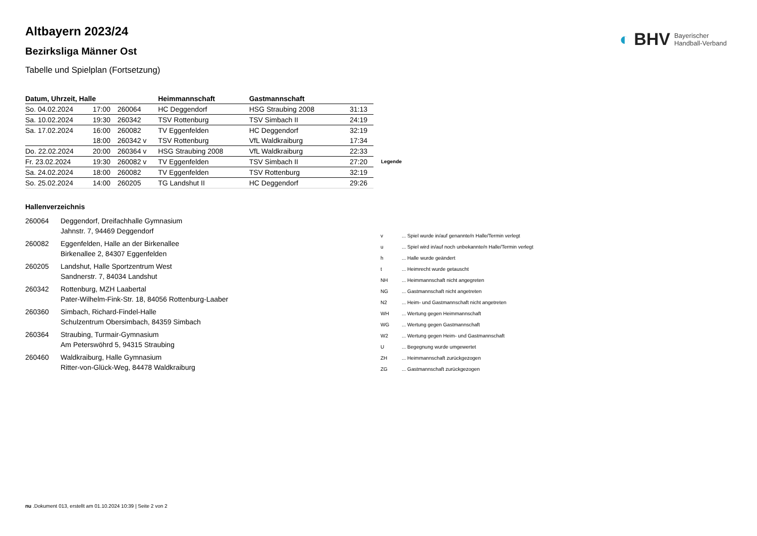◐ BHV Bayerischer
Handball-Verband
Altbayern 2023/24
Bezirksliga Männer Ost
Tabelle und Spielplan (Fortsetzung)
| Datum, Uhrzeit, Halle | | | Heimmannschaft | Gastmannschaft | |
| --- | --- | --- | --- | --- | --- |
| So. 04.02.2024 | 17:00 | 260064 | HC Deggendorf | HSG Straubing 2008 | 31:13 |
| Sa. 10.02.2024 | 19:30 | 260342 | TSV Rottenburg | TSV Simbach II | 24:19 |
| Sa. 17.02.2024 | 16:00 | 260082 | TV Eggenfelden | HC Deggendorf | 32:19 |
| | 18:00 | 260342 v | TSV Rottenburg | VfL Waldkraiburg | 17:34 |
| Do. 22.02.2024 | 20:00 | 260364 v | HSG Straubing 2008 | VfL Waldkraiburg | 22:33 |
| Fr. 23.02.2024 | 19:30 | 260082 v | TV Eggenfelden | TSV Simbach II | 27:20 |
| Sa. 24.02.2024 | 18:00 | 260082 | TV Eggenfelden | TSV Rottenburg | 32:19 |
| So. 25.02.2024 | 14:00 | 260205 | TG Landshut II | HC Deggendorf | 29:26 |
Hallenverzeichnis
| 260064 | Deggendorf, Dreifachhalle Gymnasium Jahnstr. 7, 94469 Deggendorf |
| 260082 | Eggenfelden, Halle an der Birkenallee Birkenallee 2, 84307 Eggenfelden |
| 260205 | Landshut, Halle Sportzentrum West Sandnerstr. 7, 84034 Landshut |
| 260342 | Rottenburg, MZH Laabertal Pater-Wilhelm-Fink-Str. 18, 84056 Rottenburg-Laaber |
| 260360 | Simbach, Richard-Findel-Halle Schulzentrum Obersimbach, 84359 Simbach |
| 260364 | Straubing, Turmair-Gymnasium Am Peterswöhrd 5, 94315 Straubing |
| 260460 | Waldkraiburg, Halle Gymnasium Ritter-von-Glück-Weg, 84478 Waldkraiburg |
| Legende | |
| --- | --- |
| v | ... Spiel wurde in/auf genannte/n Halle/Termin verlegt |
| u | ... Spiel wird in/auf noch unbekannte/n Halle/Termin verlegt |
| h | ... Halle wurde geändert |
| t | ... Heimrecht wurde getauscht |
| NH | ... Heimmannschaft nicht angegreten |
| NG | ... Gastmannschaft nicht angetreten |
| N2 | ... Heim- und Gastmannschaft nicht angetreten |
| WH | ... Wertung gegen Heimmannschaft |
| WG | ... Wertung gegen Gastmannschaft |
| W2 | ... Wertung gegen Heim- und Gastmannschaft |
| U | ... Begegnung wurde umgewertet |
| ZH | ... Heimmannschaft zurückgezogen |
| ZG | ... Gastmannschaft zurückgezogen |
nu .Dokument 013, erstellt am 01.10.2024 10:39 | Seite 2 von 2